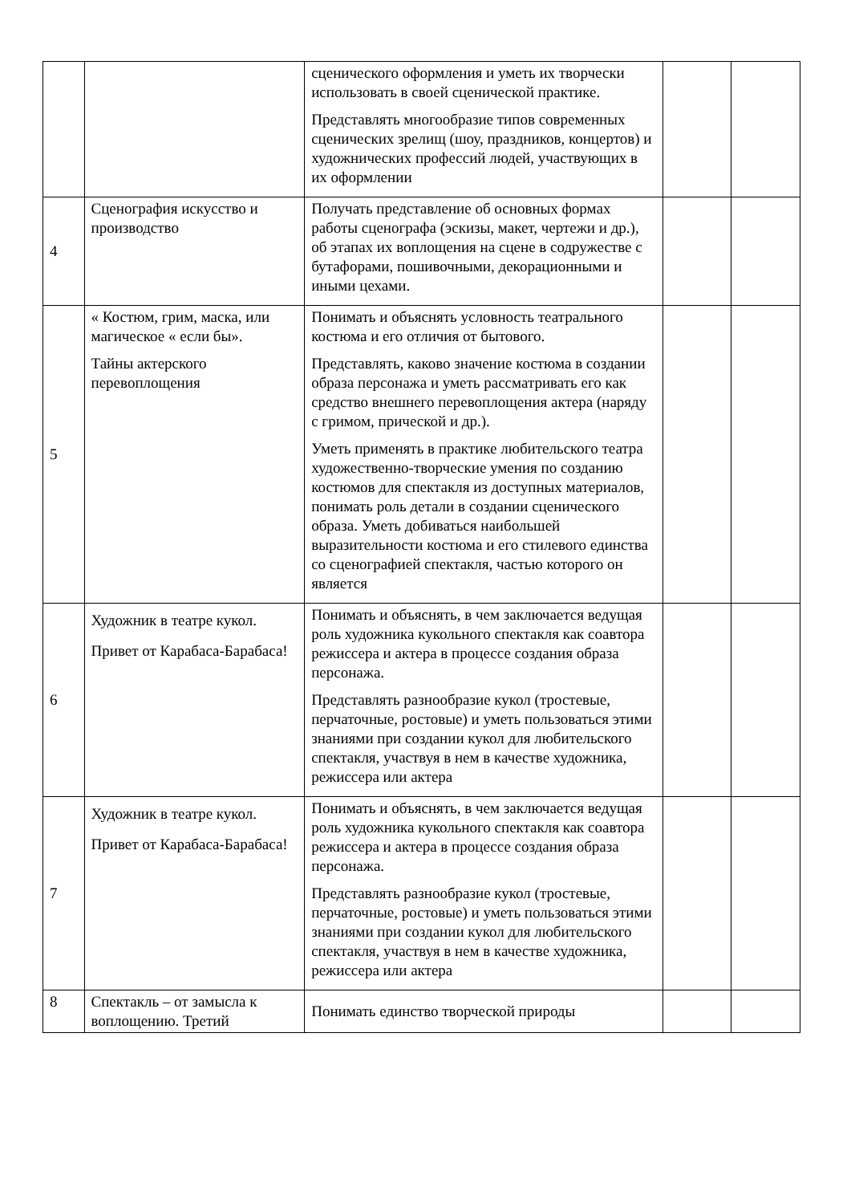| | | сценического оформления и уметь их творчески использовать в своей сценической практике. Представлять многообразие типов современных сценических зрелищ (шоу, праздников, концертов) и художнических профессий людей, участвующих в их оформлении | | |
| 4 | Сценография искусство и производство | Получать представление об основных формах работы сценографа (эскизы, макет, чертежи и др.), об этапах их воплощения на сцене в содружестве с бутафорами, пошивочными, декорационными и иными цехами. | | |
| 5 | « Костюм, грим, маска, или магическое « если бы». Тайны актерского перевоплощения | Понимать и объяснять условность театрального костюма и его отличия от бытового. Представлять, каково значение костюма в создании образа персонажа и уметь рассматривать его как средство внешнего перевоплощения актера (наряду с гримом, прической и др.). Уметь применять в практике любительского театра художественно-творческие умения по созданию костюмов для спектакля из доступных материалов, понимать роль детали в создании сценического образа. Уметь добиваться наибольшей выразительности костюма и его стилевого единства со сценографией спектакля, частью которого он является | | |
| 6 | Художник в театре кукол. Привет от Карабаса-Барабаса! | Понимать и объяснять, в чем заключается ведущая роль художника кукольного спектакля как соавтора режиссера и актера в процессе создания образа персонажа. Представлять разнообразие кукол (тростевые, перчаточные, ростовые) и уметь пользоваться этими знаниями при создании кукол для любительского спектакля, участвуя в нем в качестве художника, режиссера или актера | | |
| 7 | Художник в театре кукол. Привет от Карабаса-Барабаса! | Понимать и объяснять, в чем заключается ведущая роль художника кукольного спектакля как соавтора режиссера и актера в процессе создания образа персонажа. Представлять разнообразие кукол (тростевые, перчаточные, ростовые) и уметь пользоваться этими знаниями при создании кукол для любительского спектакля, участвуя в нем в качестве художника, режиссера или актера | | |
| 8 | Спектакль – от замысла к воплощению. Третий | Понимать единство творческой природы | | |